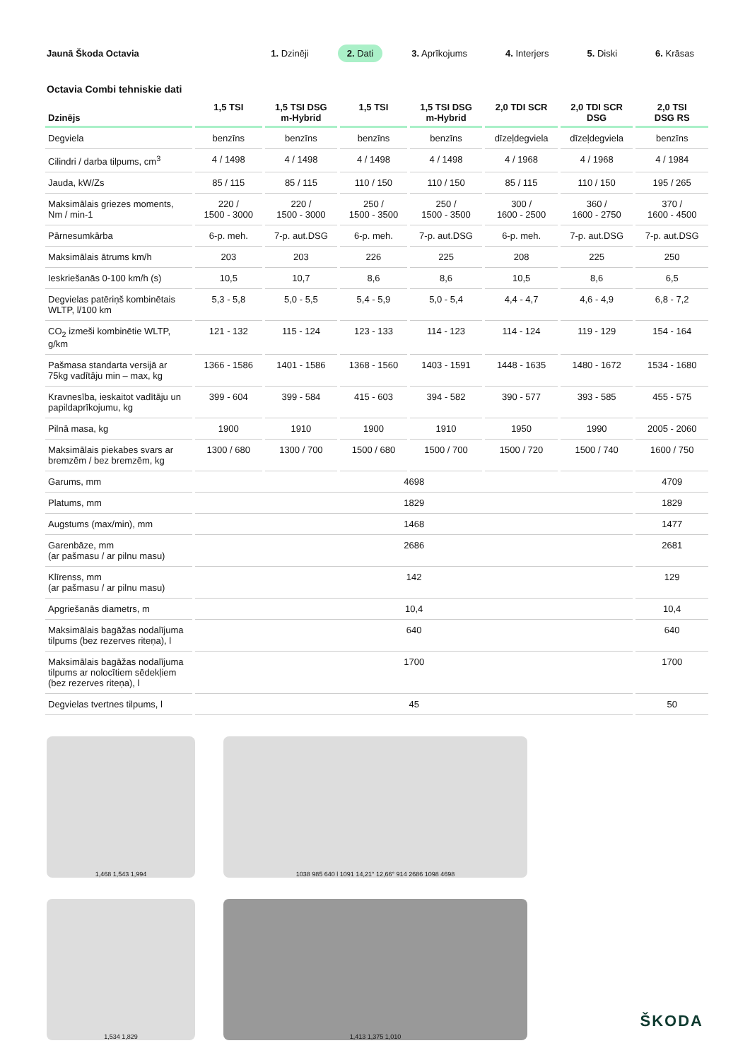Jaunā Škoda Octavia
1. Dzinēji 2. Dati 3. Aprīkojums 4. Interjers 5. Diski 6. Krāsas
Octavia Combi tehniskie dati
| Dzinējs | 1,5 TSI | 1,5 TSI DSG m-Hybrid | 1,5 TSI | 1,5 TSI DSG m-Hybrid | 2,0 TDI SCR | 2,0 TDI SCR DSG | 2,0 TSI DSG RS |
| --- | --- | --- | --- | --- | --- | --- | --- |
| Degviela | benzīns | benzīns | benzīns | benzīns | dīzeļdegviela | dīzeļdegviela | benzīns |
| Cilindri / darba tilpums, cm<sup>3</sup> | 4 / 1498 | 4 / 1498 | 4 / 1498 | 4 / 1498 | 4 / 1968 | 4 / 1968 | 4 / 1984 |
| Jauda, kW/Zs | 85 / 115 | 85 / 115 | 110 / 150 | 110 / 150 | 85 / 115 | 110 / 150 | 195 / 265 |
| Maksimālais griezes moments, Nm / min-1 | 220 / 1500 - 3000 | 220 / 1500 - 3000 | 250 / 1500 - 3500 | 250 / 1500 - 3500 | 300 / 1600 - 2500 | 360 / 1600 - 2750 | 370 / 1600 - 4500 |
| Pārnesumkārba | 6-p. meh. | 7-p. aut.DSG | 6-p. meh. | 7-p. aut.DSG | 6-p. meh. | 7-p. aut.DSG | 7-p. aut.DSG |
| Maksimālais ātrums km/h | 203 | 203 | 226 | 225 | 208 | 225 | 250 |
| Ieskriešanās 0-100 km/h (s) | 10,5 | 10,7 | 8,6 | 8,6 | 10,5 | 8,6 | 6,5 |
| Degvielas patēriņš kombinētais WLTP, l/100 km | 5,3 - 5,8 | 5,0 - 5,5 | 5,4 - 5,9 | 5,0 - 5,4 | 4,4 - 4,7 | 4,6 - 4,9 | 6,8 - 7,2 |
| CO<sub>2</sub> izmeši kombinētie WLTP, g/km | 121 - 132 | 115 - 124 | 123 - 133 | 114 - 123 | 114 - 124 | 119 - 129 | 154 - 164 |
| Pašmasa standarta versijā ar 75kg vadītāju min – max, kg | 1366 - 1586 | 1401 - 1586 | 1368 - 1560 | 1403 - 1591 | 1448 - 1635 | 1480 - 1672 | 1534 - 1680 |
| Kravnesība, ieskaitot vadītāju un papildaprīkojumu, kg | 399 - 604 | 399 - 584 | 415 - 603 | 394 - 582 | 390 - 577 | 393 - 585 | 455 - 575 |
| Pilnā masa, kg | 1900 | 1910 | 1900 | 1910 | 1950 | 1990 | 2005 - 2060 |
| Maksimālais piekabes svars ar bremzēm / bez bremzēm, kg | 1300 / 680 | 1300 / 700 | 1500 / 680 | 1500 / 700 | 1500 / 720 | 1500 / 740 | 1600 / 750 |
| Garums, mm | 4698 | | | | | | 4709 |
| Platums, mm | 1829 | | | | | | 1829 |
| Augstums (max/min), mm | 1468 | | | | | | 1477 |
| Garenbāze, mm (ar pašmasu / ar pilnu masu) | 2686 | | | | | | 2681 |
| Klīrenss, mm (ar pašmasu / ar pilnu masu) | 142 | | | | | | 129 |
| Apgriešanās diametrs, m | 10,4 | | | | | | 10,4 |
| Maksimālais bagāžas nodalījuma tilpums (bez rezerves riteņa), l | 640 | | | | | | 640 |
| Maksimālais bagāžas nodalījuma tilpums ar nolocītiem sēdekļiem (bez rezerves riteņa), l | 1700 | | | | | | 1700 |
| Degvielas tvertnes tilpums, l | 45 | | | | | | 50 |
1,468 1,543 1,994
1,534 1,829
1038 985 640 l 1091 14,21° 12,66° 914 2686 1098 4698
1,413 1,375 1,010
ŠKODA